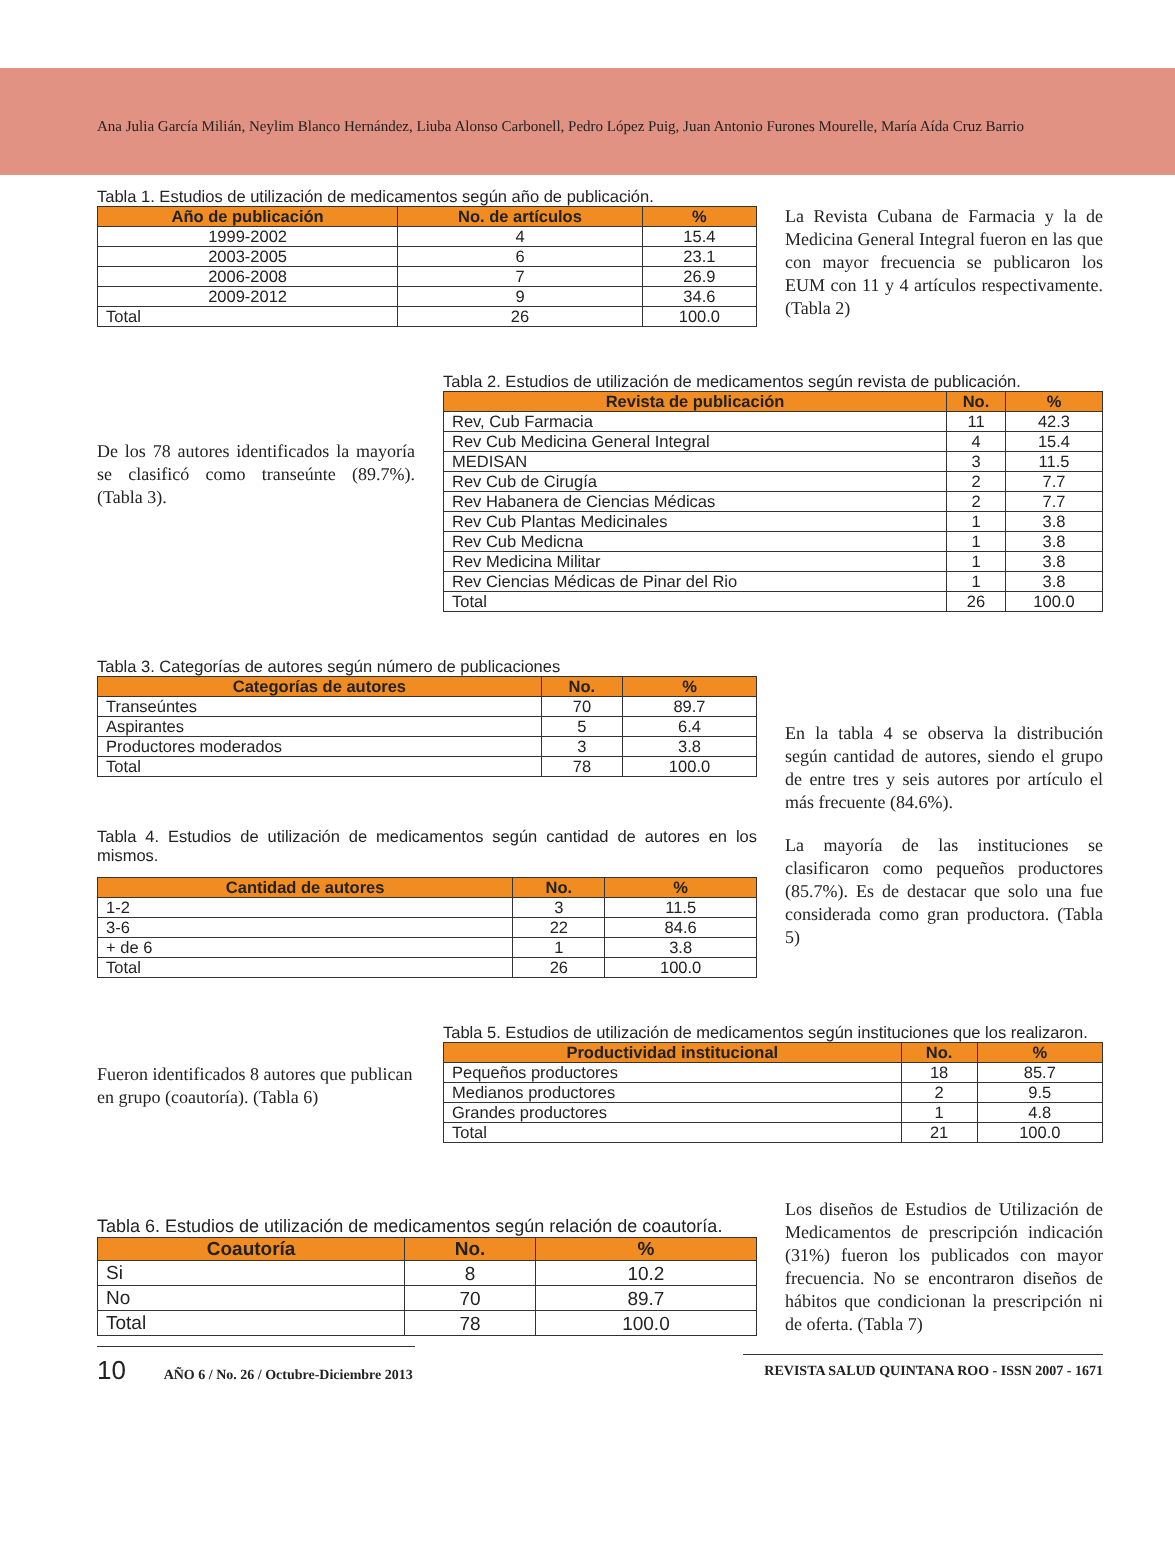Ana Julia García Milián, Neylim Blanco Hernández, Liuba Alonso Carbonell, Pedro López Puig, Juan Antonio Furones Mourelle, María Aída Cruz Barrio
Tabla 1. Estudios de utilización de medicamentos según año de publicación.
| Año de publicación | No. de artículos | % |
| --- | --- | --- |
| 1999-2002 | 4 | 15.4 |
| 2003-2005 | 6 | 23.1 |
| 2006-2008 | 7 | 26.9 |
| 2009-2012 | 9 | 34.6 |
| Total | 26 | 100.0 |
La Revista Cubana de Farmacia y la de Medicina General Integral fueron en las que con mayor frecuencia se publicaron los EUM con 11 y 4 artículos respectivamente. (Tabla 2)
De los 78 autores identificados la mayoría se clasificó como transeúnte (89.7%). (Tabla 3).
Tabla 2. Estudios de utilización de medicamentos según revista de publicación.
| Revista de publicación | No. | % |
| --- | --- | --- |
| Rev, Cub Farmacia | 11 | 42.3 |
| Rev Cub Medicina General Integral | 4 | 15.4 |
| MEDISAN | 3 | 11.5 |
| Rev Cub de Cirugía | 2 | 7.7 |
| Rev Habanera de Ciencias Médicas | 2 | 7.7 |
| Rev Cub Plantas Medicinales | 1 | 3.8 |
| Rev Cub Medicna | 1 | 3.8 |
| Rev Medicina Militar | 1 | 3.8 |
| Rev Ciencias Médicas de Pinar del Rio | 1 | 3.8 |
| Total | 26 | 100.0 |
Tabla 3. Categorías de autores según número de publicaciones
| Categorías de autores | No. | % |
| --- | --- | --- |
| Transeúntes | 70 | 89.7 |
| Aspirantes | 5 | 6.4 |
| Productores moderados | 3 | 3.8 |
| Total | 78 | 100.0 |
Tabla 4. Estudios de utilización de medicamentos según cantidad de autores en los mismos.
| Cantidad de autores | No. | % |
| --- | --- | --- |
| 1-2 | 3 | 11.5 |
| 3-6 | 22 | 84.6 |
| + de 6 | 1 | 3.8 |
| Total | 26 | 100.0 |
En la tabla 4 se observa la distribución según cantidad de autores, siendo el grupo de entre tres y seis autores por artículo el más frecuente (84.6%).
La mayoría de las instituciones se clasificaron como pequeños productores (85.7%). Es de destacar que solo una fue considerada como gran productora. (Tabla 5)
Fueron identificados 8 autores que publican en grupo (coautoría). (Tabla 6)
Tabla 5. Estudios de utilización de medicamentos según instituciones que los realizaron.
| Productividad institucional | No. | % |
| --- | --- | --- |
| Pequeños productores | 18 | 85.7 |
| Medianos productores | 2 | 9.5 |
| Grandes productores | 1 | 4.8 |
| Total | 21 | 100.0 |
Tabla 6. Estudios de utilización de medicamentos según relación de coautoría.
| Coautoría | No. | % |
| --- | --- | --- |
| Si | 8 | 10.2 |
| No | 70 | 89.7 |
| Total | 78 | 100.0 |
Los diseños de Estudios de Utilización de Medicamentos de prescripción indicación (31%) fueron los publicados con mayor frecuencia. No se encontraron diseños de hábitos que condicionan la prescripción ni de oferta. (Tabla 7)
10 AÑO 6 / No. 26 / Octubre-Diciembre 2013
REVISTA SALUD QUINTANA ROO - ISSN 2007 - 1671